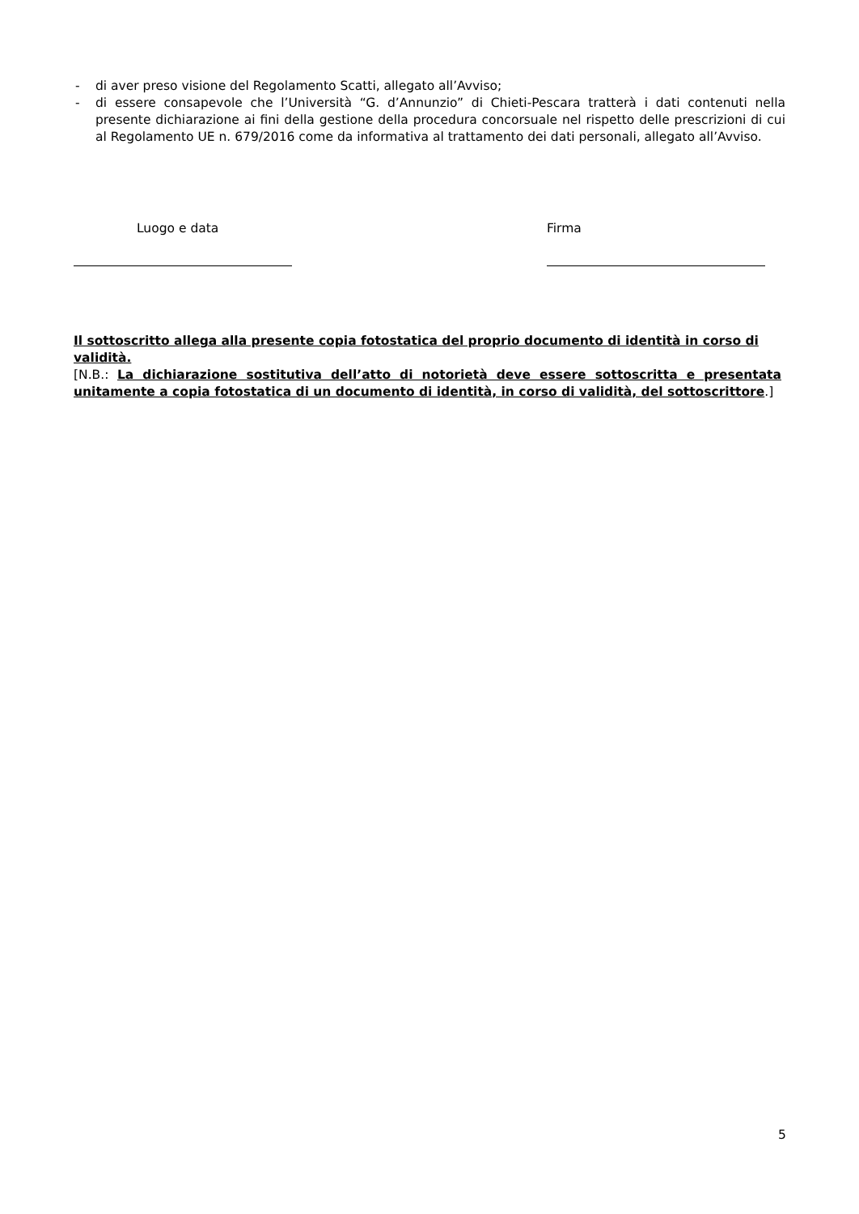- di aver preso visione del Regolamento Scatti, allegato all’Avviso;
- di essere consapevole che l’Università “G. d’Annunzio” di Chieti-Pescara tratterà i dati contenuti nella presente dichiarazione ai fini della gestione della procedura concorsuale nel rispetto delle prescrizioni di cui al Regolamento UE n. 679/2016 come da informativa al trattamento dei dati personali, allegato all’Avviso.
Luogo e data Firma
Il sottoscritto allega alla presente copia fotostatica del proprio documento di identità in corso di validità.
[N.B.: La dichiarazione sostitutiva dell’atto di notorietà deve essere sottoscritta e presentata unitamente a copia fotostatica di un documento di identità, in corso di validità, del sottoscrittore.]
5